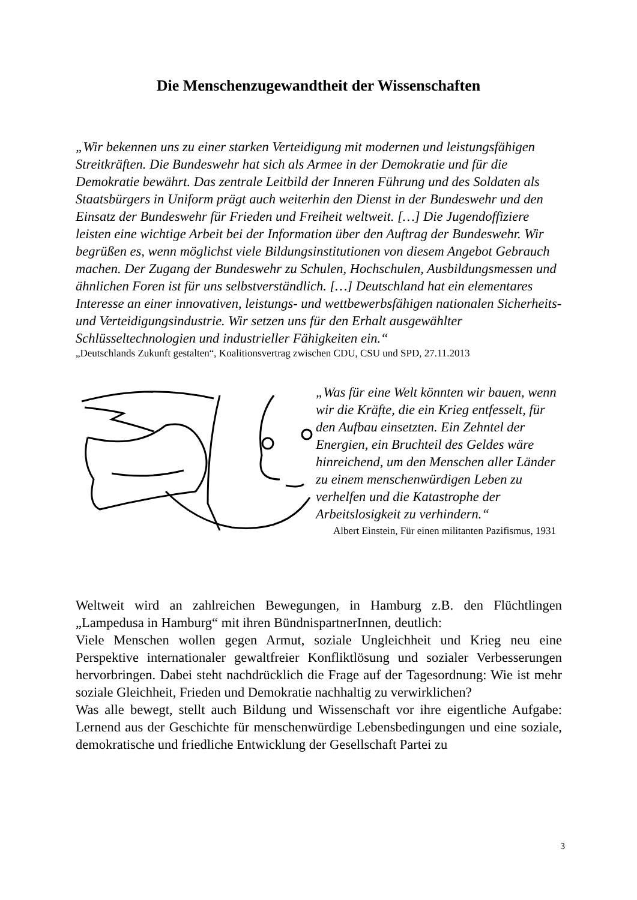Die Menschenzugewandtheit der Wissenschaften
„Wir bekennen uns zu einer starken Verteidigung mit modernen und leistungsfähigen Streitkräften. Die Bundeswehr hat sich als Armee in der Demokratie und für die Demokratie bewährt. Das zentrale Leitbild der Inneren Führung und des Soldaten als Staatsbürgers in Uniform prägt auch weiterhin den Dienst in der Bundeswehr und den Einsatz der Bundeswehr für Frieden und Freiheit weltweit. […] Die Jugendoffiziere leisten eine wichtige Arbeit bei der Information über den Auftrag der Bundeswehr. Wir begrüßen es, wenn möglichst viele Bildungsinstitutionen von diesem Angebot Gebrauch machen. Der Zugang der Bundeswehr zu Schulen, Hochschulen, Ausbildungsmessen und ähnlichen Foren ist für uns selbstverständlich. […] Deutschland hat ein elementares Interesse an einer innovativen, leistungs- und wettbewerbsfähigen nationalen Sicherheits- und Verteidigungsindustrie. Wir setzen uns für den Erhalt ausgewählter Schlüsseltechnologien und industrieller Fähigkeiten ein.“
„Deutschlands Zukunft gestalten“, Koalitionsvertrag zwischen CDU, CSU und SPD, 27.11.2013
„Was für eine Welt könnten wir bauen, wenn wir die Kräfte, die ein Krieg entfesselt, für den Aufbau einsetzten. Ein Zehntel der Energien, ein Bruchteil des Geldes wäre hinreichend, um den Menschen aller Länder zu einem menschenwürdigen Leben zu verhelfen und die Katastrophe der Arbeitslosigkeit zu verhindern.“
Albert Einstein, Für einen militanten Pazifismus, 1931
Weltweit wird an zahlreichen Bewegungen, in Hamburg z.B. den Flüchtlingen „Lampedusa in Hamburg“ mit ihren BündnispartnerInnen, deutlich:
Viele Menschen wollen gegen Armut, soziale Ungleichheit und Krieg neu eine Perspektive internationaler gewaltfreier Konfliktlösung und sozialer Verbesserungen hervorbringen. Dabei steht nachdrücklich die Frage auf der Tagesordnung: Wie ist mehr soziale Gleichheit, Frieden und Demokratie nachhaltig zu verwirklichen?
Was alle bewegt, stellt auch Bildung und Wissenschaft vor ihre eigentliche Aufgabe: Lernend aus der Geschichte für menschenwürdige Lebensbedingungen und eine soziale, demokratische und friedliche Entwicklung der Gesellschaft Partei zu
3